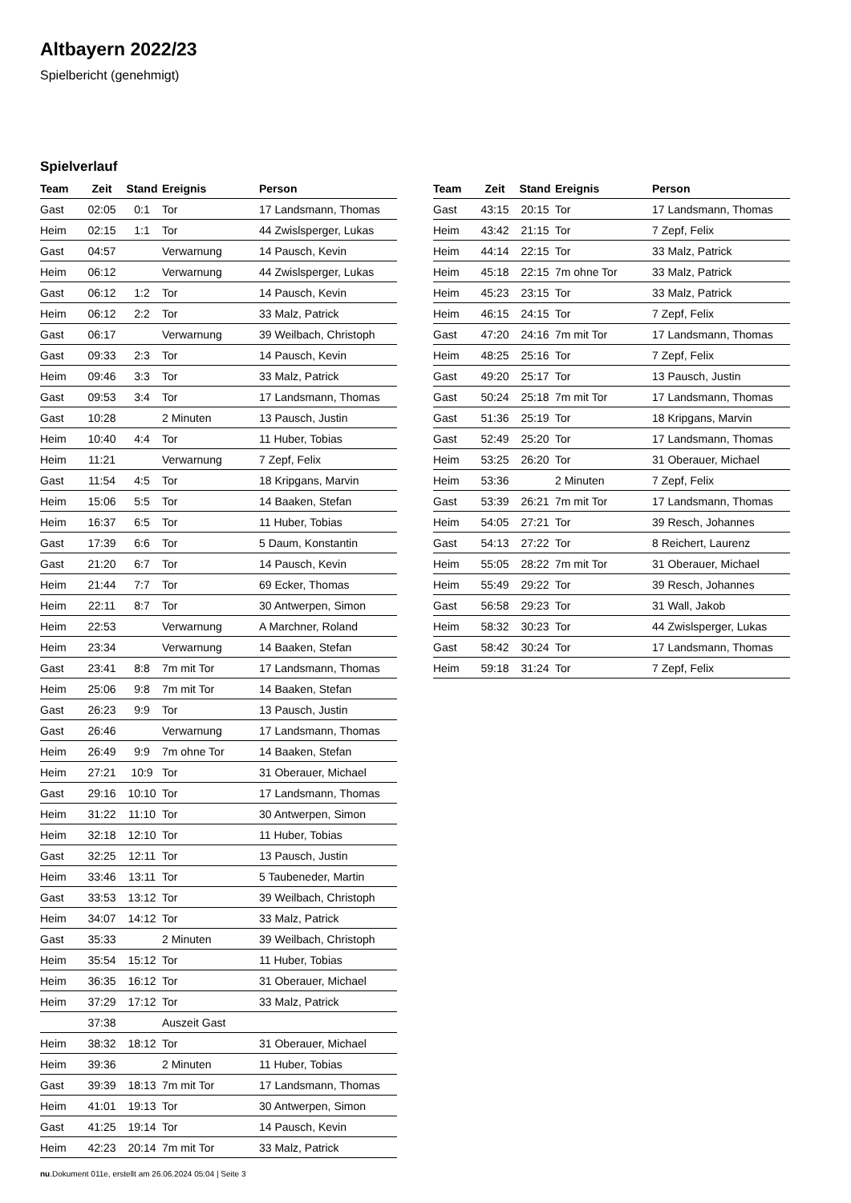Altbayern 2022/23
Spielbericht (genehmigt)
Spielverlauf
| Team | Zeit | Stand | Ereignis | Person |
| --- | --- | --- | --- | --- |
| Gast | 02:05 | 0:1 | Tor | 17 Landsmann, Thomas |
| Heim | 02:15 | 1:1 | Tor | 44 Zwislsperger, Lukas |
| Gast | 04:57 | | Verwarnung | 14 Pausch, Kevin |
| Heim | 06:12 | | Verwarnung | 44 Zwislsperger, Lukas |
| Gast | 06:12 | 1:2 | Tor | 14 Pausch, Kevin |
| Heim | 06:12 | 2:2 | Tor | 33 Malz, Patrick |
| Gast | 06:17 | | Verwarnung | 39 Weilbach, Christoph |
| Gast | 09:33 | 2:3 | Tor | 14 Pausch, Kevin |
| Heim | 09:46 | 3:3 | Tor | 33 Malz, Patrick |
| Gast | 09:53 | 3:4 | Tor | 17 Landsmann, Thomas |
| Gast | 10:28 | | 2 Minuten | 13 Pausch, Justin |
| Heim | 10:40 | 4:4 | Tor | 11 Huber, Tobias |
| Heim | 11:21 | | Verwarnung | 7 Zepf, Felix |
| Gast | 11:54 | 4:5 | Tor | 18 Kripgans, Marvin |
| Heim | 15:06 | 5:5 | Tor | 14 Baaken, Stefan |
| Heim | 16:37 | 6:5 | Tor | 11 Huber, Tobias |
| Gast | 17:39 | 6:6 | Tor | 5 Daum, Konstantin |
| Gast | 21:20 | 6:7 | Tor | 14 Pausch, Kevin |
| Heim | 21:44 | 7:7 | Tor | 69 Ecker, Thomas |
| Heim | 22:11 | 8:7 | Tor | 30 Antwerpen, Simon |
| Heim | 22:53 | | Verwarnung | A Marchner, Roland |
| Heim | 23:34 | | Verwarnung | 14 Baaken, Stefan |
| Gast | 23:41 | 8:8 | 7m mit Tor | 17 Landsmann, Thomas |
| Heim | 25:06 | 9:8 | 7m mit Tor | 14 Baaken, Stefan |
| Gast | 26:23 | 9:9 | Tor | 13 Pausch, Justin |
| Gast | 26:46 | | Verwarnung | 17 Landsmann, Thomas |
| Heim | 26:49 | 9:9 | 7m ohne Tor | 14 Baaken, Stefan |
| Heim | 27:21 | 10:9 | Tor | 31 Oberauer, Michael |
| Gast | 29:16 | 10:10 | Tor | 17 Landsmann, Thomas |
| Heim | 31:22 | 11:10 | Tor | 30 Antwerpen, Simon |
| Heim | 32:18 | 12:10 | Tor | 11 Huber, Tobias |
| Gast | 32:25 | 12:11 | Tor | 13 Pausch, Justin |
| Heim | 33:46 | 13:11 | Tor | 5 Taubeneder, Martin |
| Gast | 33:53 | 13:12 | Tor | 39 Weilbach, Christoph |
| Heim | 34:07 | 14:12 | Tor | 33 Malz, Patrick |
| Gast | 35:33 | | 2 Minuten | 39 Weilbach, Christoph |
| Heim | 35:54 | 15:12 | Tor | 11 Huber, Tobias |
| Heim | 36:35 | 16:12 | Tor | 31 Oberauer, Michael |
| Heim | 37:29 | 17:12 | Tor | 33 Malz, Patrick |
| | 37:38 | | Auszeit Gast | |
| Heim | 38:32 | 18:12 | Tor | 31 Oberauer, Michael |
| Heim | 39:36 | | 2 Minuten | 11 Huber, Tobias |
| Gast | 39:39 | 18:13 | 7m mit Tor | 17 Landsmann, Thomas |
| Heim | 41:01 | 19:13 | Tor | 30 Antwerpen, Simon |
| Gast | 41:25 | 19:14 | Tor | 14 Pausch, Kevin |
| Heim | 42:23 | 20:14 | 7m mit Tor | 33 Malz, Patrick |
| Team | Zeit | Stand | Ereignis | Person |
| --- | --- | --- | --- | --- |
| Gast | 43:15 | 20:15 | Tor | 17 Landsmann, Thomas |
| Heim | 43:42 | 21:15 | Tor | 7 Zepf, Felix |
| Heim | 44:14 | 22:15 | Tor | 33 Malz, Patrick |
| Heim | 45:18 | 22:15 | 7m ohne Tor | 33 Malz, Patrick |
| Heim | 45:23 | 23:15 | Tor | 33 Malz, Patrick |
| Heim | 46:15 | 24:15 | Tor | 7 Zepf, Felix |
| Gast | 47:20 | 24:16 | 7m mit Tor | 17 Landsmann, Thomas |
| Heim | 48:25 | 25:16 | Tor | 7 Zepf, Felix |
| Gast | 49:20 | 25:17 | Tor | 13 Pausch, Justin |
| Gast | 50:24 | 25:18 | 7m mit Tor | 17 Landsmann, Thomas |
| Gast | 51:36 | 25:19 | Tor | 18 Kripgans, Marvin |
| Gast | 52:49 | 25:20 | Tor | 17 Landsmann, Thomas |
| Heim | 53:25 | 26:20 | Tor | 31 Oberauer, Michael |
| Heim | 53:36 | | 2 Minuten | 7 Zepf, Felix |
| Gast | 53:39 | 26:21 | 7m mit Tor | 17 Landsmann, Thomas |
| Heim | 54:05 | 27:21 | Tor | 39 Resch, Johannes |
| Gast | 54:13 | 27:22 | Tor | 8 Reichert, Laurenz |
| Heim | 55:05 | 28:22 | 7m mit Tor | 31 Oberauer, Michael |
| Heim | 55:49 | 29:22 | Tor | 39 Resch, Johannes |
| Gast | 56:58 | 29:23 | Tor | 31 Wall, Jakob |
| Heim | 58:32 | 30:23 | Tor | 44 Zwislsperger, Lukas |
| Gast | 58:42 | 30:24 | Tor | 17 Landsmann, Thomas |
| Heim | 59:18 | 31:24 | Tor | 7 Zepf, Felix |
nu.Dokument 011e, erstellt am 26.06.2024 05:04 | Seite 3